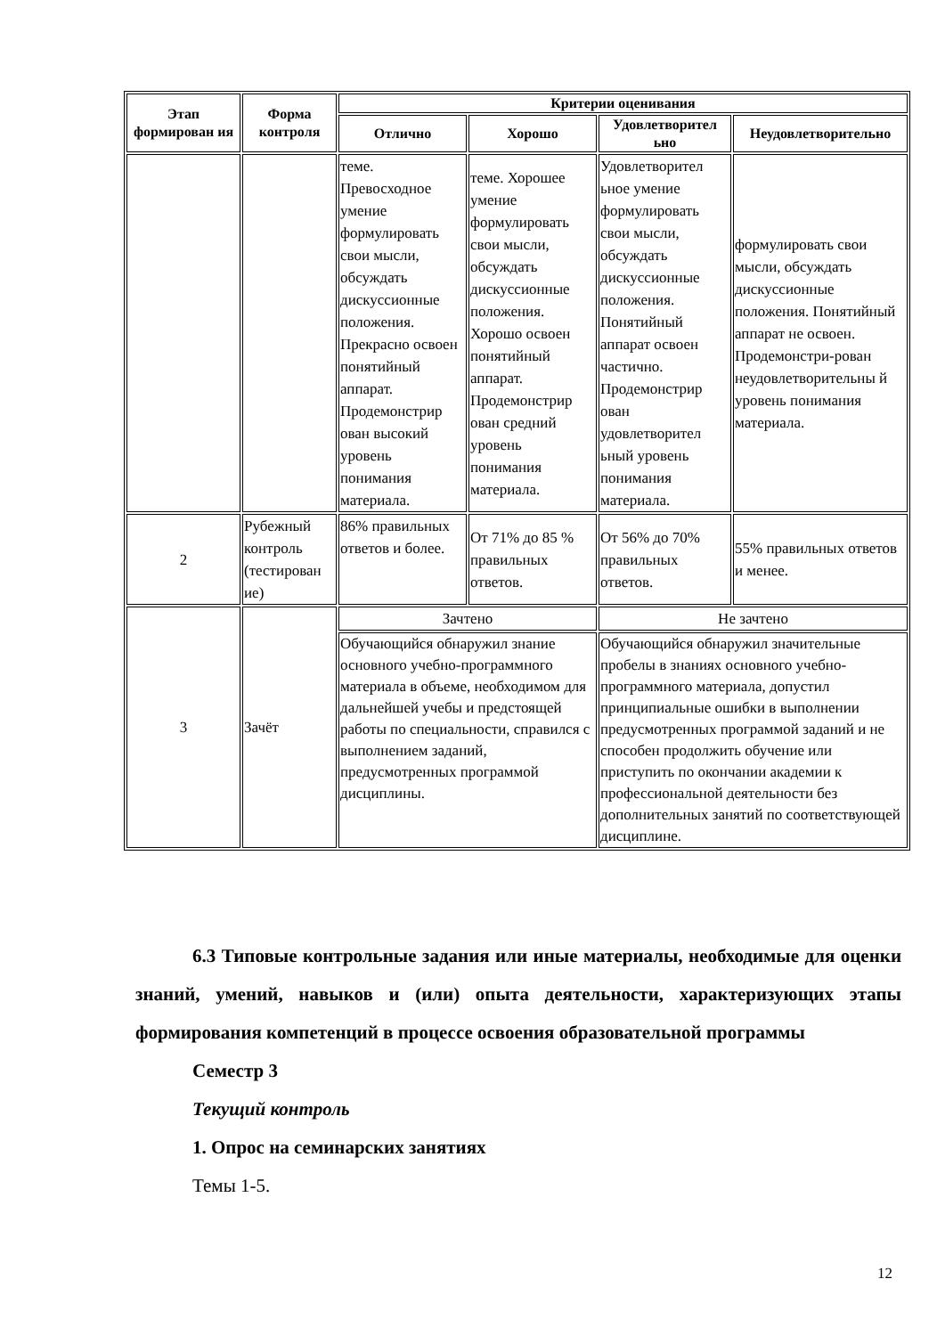| Этап формирован ия | Форма контроля | Критерии оценивания | | | |
| --- | --- | --- | --- | --- | --- |
| | | Отлично | Хорошо | Удовлетворител ьно | Неудовлетворительно |
| | | теме. Превосходное умение формулировать свои мысли, обсуждать дискуссионные положения. Прекрасно освоен понятийный аппарат. Продемонстрир ован высокий уровень понимания материала. | теме. Хорошее умение формулировать свои мысли, обсуждать дискуссионные положения. Хорошо освоен понятийный аппарат. Продемонстрир ован средний уровень понимания материала. | Удовлетворител ьное умение формулировать свои мысли, обсуждать дискуссионные положения. Понятийный аппарат освоен частично. Продемонстрир ован удовлетворител ьный уровень понимания материала. | формулировать свои мысли, обсуждать дискуссионные положения. Понятийный аппарат не освоен. Продемонстри-рован неудовлетворительны й уровень понимания материала. |
| 2 | Рубежный контроль (тестирован ие) | 86% правильных ответов и более. | От 71% до 85 % правильных ответов. | От 56% до 70% правильных ответов. | 55% правильных ответов и менее. |
| 3 | Зачёт | Зачтено | | Не зачтено | |
| | | Обучающийся обнаружил знание основного учебно-программного материала в объеме, необходимом для дальнейшей учебы и предстоящей работы по специальности, справился с выполнением заданий, предусмотренных программой дисциплины. | | Обучающийся обнаружил значительные пробелы в знаниях основного учебно-программного материала, допустил принципиальные ошибки в выполнении предусмотренных программой заданий и не способен продолжить обучение или приступить по окончании академии к профессиональной деятельности без дополнительных занятий по соответствующей дисциплине. | |
6.3 Типовые контрольные задания или иные материалы, необходимые для оценки знаний, умений, навыков и (или) опыта деятельности, характеризующих этапы формирования компетенций в процессе освоения образовательной программы
Семестр 3
Текущий контроль
1. Опрос на семинарских занятиях
Темы 1-5.
12